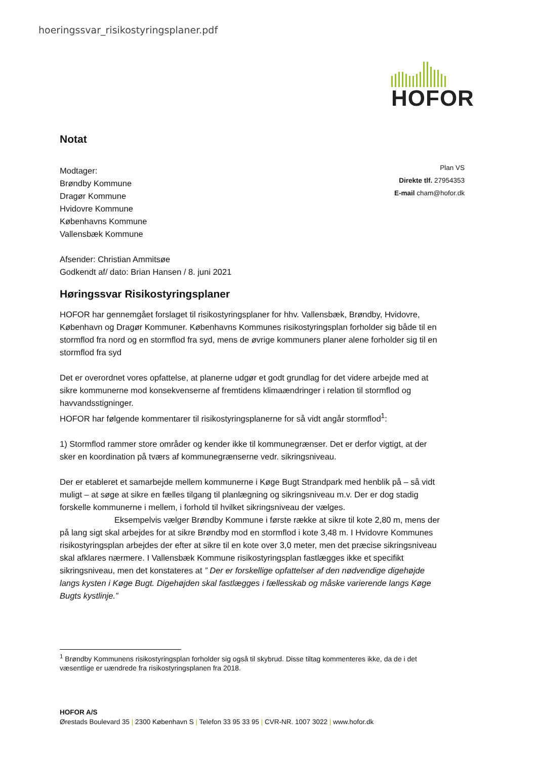hoeringssvar_risikostyringsplaner.pdf
HOFOR
Notat
Plan VS
Direkte tlf. 27954353
E-mail cham@hofor.dk
Modtager:
Brøndby Kommune
Dragør Kommune
Hvidovre Kommune
Københavns Kommune
Vallensbæk Kommune
Afsender: Christian Ammitsøe
Godkendt af/ dato: Brian Hansen / 8. juni 2021
Høringssvar Risikostyringsplaner
HOFOR har gennemgået forslaget til risikostyringsplaner for hhv. Vallensbæk, Brøndby, Hvidovre, København og Dragør Kommuner. Københavns Kommunes risikostyringsplan forholder sig både til en stormflod fra nord og en stormflod fra syd, mens de øvrige kommuners planer alene forholder sig til en stormflod fra syd
Det er overordnet vores opfattelse, at planerne udgør et godt grundlag for det videre arbejde med at sikre kommunerne mod konsekvenserne af fremtidens klimaændringer i relation til stormflod og havvandsstigninger.
HOFOR har følgende kommentarer til risikostyringsplanerne for så vidt angår stormflod<sup>1</sup>:
1) Stormflod rammer store områder og kender ikke til kommunegrænser. Det er derfor vigtigt, at der sker en koordination på tværs af kommunegrænserne vedr. sikringsniveau.
Der er etableret et samarbejde mellem kommunerne i Køge Bugt Strandpark med henblik på – så vidt muligt – at søge at sikre en fælles tilgang til planlægning og sikringsniveau m.v. Der er dog stadig forskelle kommunerne i mellem, i forhold til hvilket sikringsniveau der vælges. Eksempelvis vælger Brøndby Kommune i første række at sikre til kote 2,80 m, mens der på lang sigt skal arbejdes for at sikre Brøndby mod en stormflod i kote 3,48 m. I Hvidovre Kommunes risikostyringsplan arbejdes der efter at sikre til en kote over 3,0 meter, men det præcise sikringsniveau skal afklares nærmere. I Vallensbæk Kommune risikostyringsplan fastlægges ikke et specifikt sikringsniveau, men det konstateres at ” Der er forskellige opfattelser af den nødvendige digehøjde langs kysten i Køge Bugt. Digehøjden skal fastlægges i fællesskab og måske varierende langs Køge Bugts kystlinje.”
<sup>1</sup> Brøndby Kommunens risikostyringsplan forholder sig også til skybrud. Disse tiltag kommenteres ikke, da de i det væsentlige er uændrede fra risikostyringsplanen fra 2018.
HOFOR A/S
Ørestads Boulevard 35 | 2300 København S | Telefon 33 95 33 95 | CVR-NR. 1007 3022 | www.hofor.dk